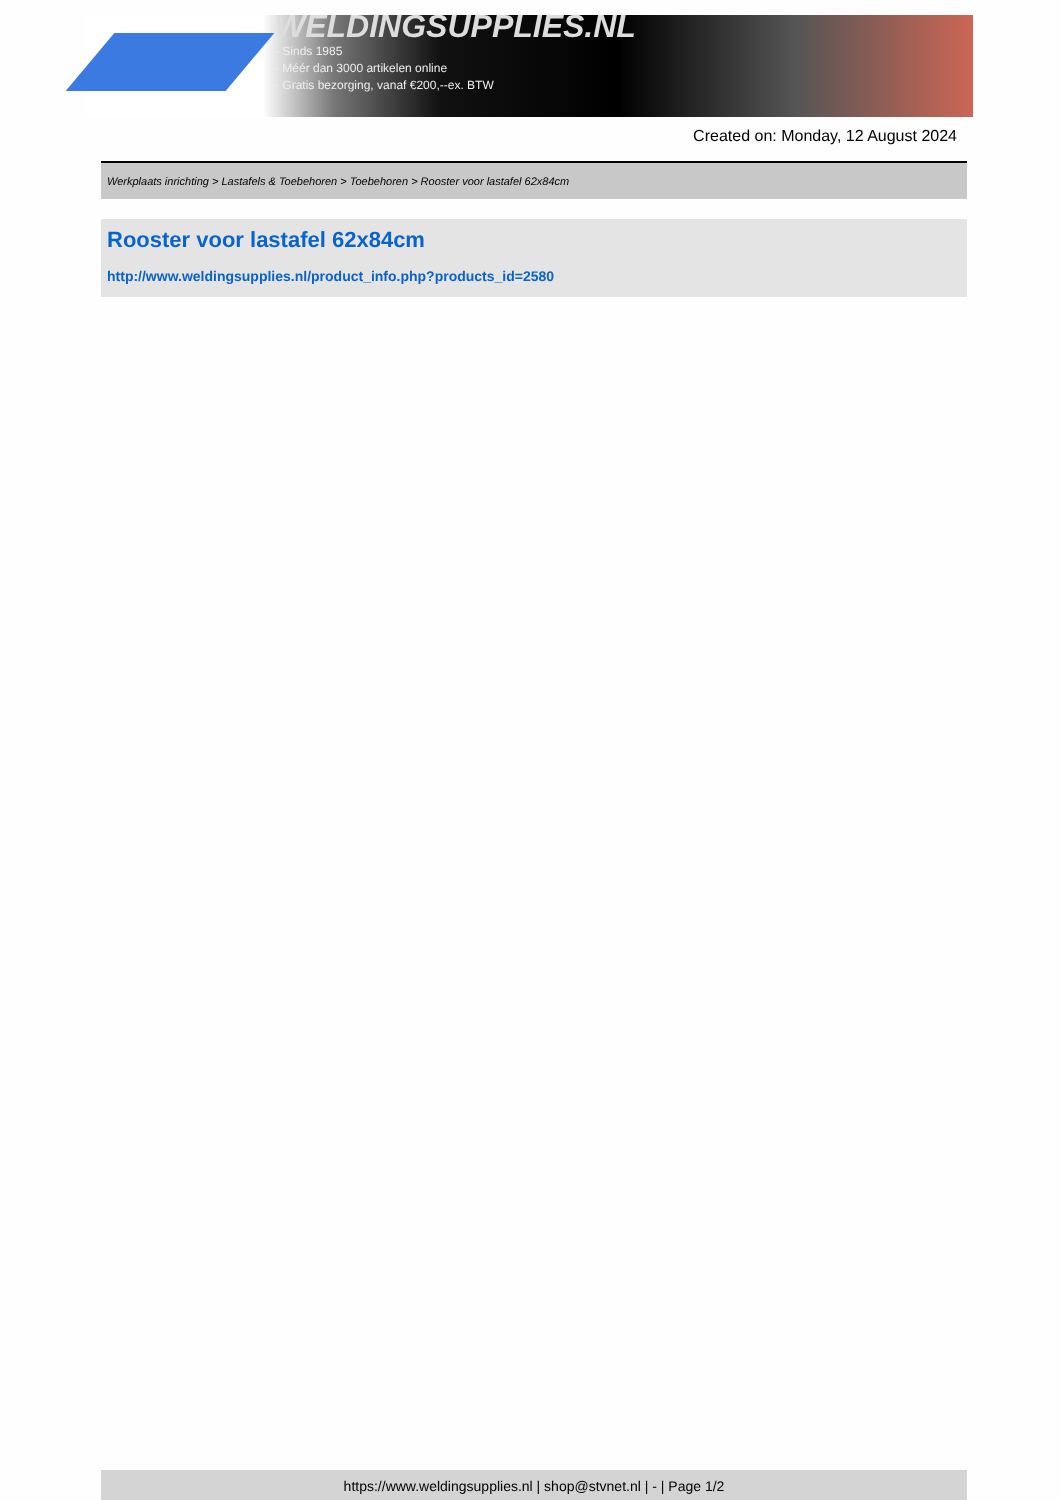WELDINGSUPPLIES.NL
- Sinds 1985
- Méér dan 3000 artikelen online
- Gratis bezorging, vanaf €200,--ex. BTW
Created on: Monday, 12 August 2024
Werkplaats inrichting > Lastafels & Toebehoren > Toebehoren > Rooster voor lastafel 62x84cm
Rooster voor lastafel 62x84cm
http://www.weldingsupplies.nl/product_info.php?products_id=2580
https://www.weldingsupplies.nl | shop@stvnet.nl | - | Page 1/2